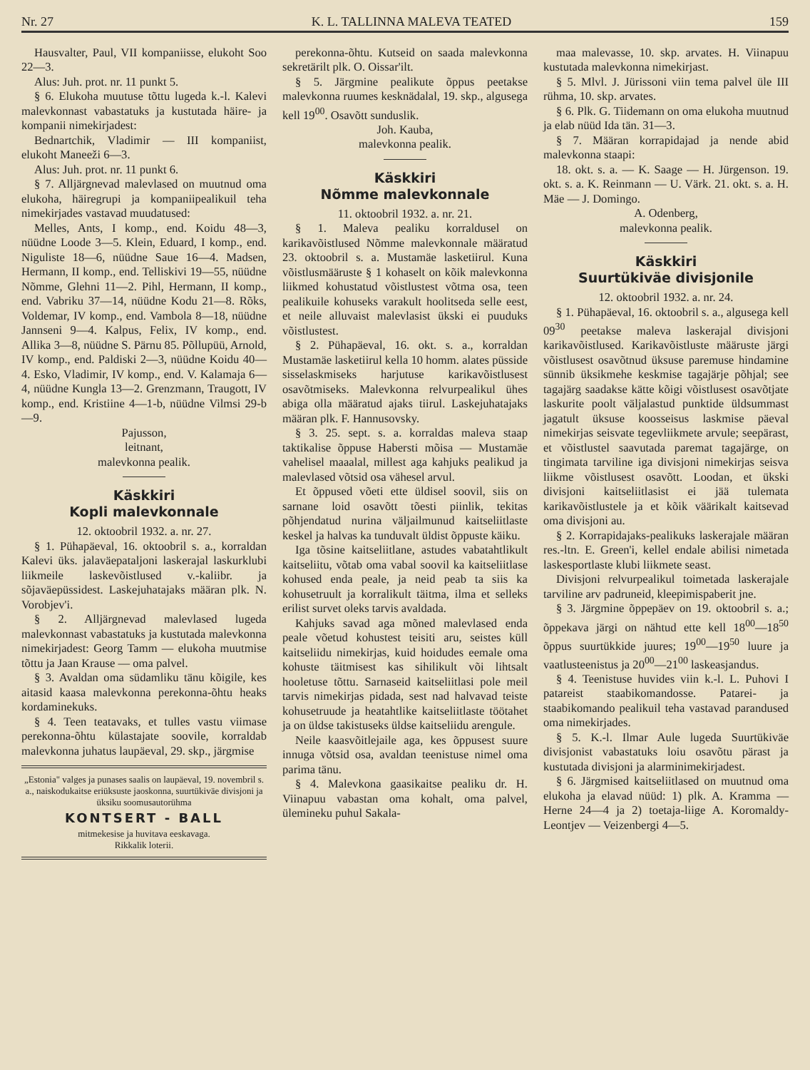Nr. 27 K. L. TALLINNA MALEVA TEATED 159
Hausvalter, Paul, VII kompaniisse, elukoht Soo 22—3.
Alus: Juh. prot. nr. 11 punkt 5.
§ 6. Elukoha muutuse tõttu lugeda k.-l. Kalevi malevkonnast vabastatuks ja kustutada häire- ja kompanii nimekirjadest:
Bednartchik, Vladimir — III kompaniist, elukoht Maneeži 6—3.
Alus: Juh. prot. nr. 11 punkt 6.
§ 7. Alljärgnevad malevlased on muutnud oma elukoha, häiregrupi ja kompaniipealikuil teha nimekirjades vastavad muudatused:
Melles, Ants, I komp., end. Koidu 48—3, nüüdne Loode 3—5. Klein, Eduard, I komp., end. Niguliste 18—6, nüüdne Saue 16—4. Madsen, Hermann, II komp., end. Telliskivi 19—55, nüüdne Nõmme, Glehni 11—2. Pihl, Hermann, II komp., end. Vabriku 37—14, nüüdne Kodu 21—8. Rõks, Voldemar, IV komp., end. Vambola 8—18, nüüdne Jannseni 9—4. Kalpus, Felix, IV komp., end. Allika 3—8, nüüdne S. Pärnu 85. Põllupüü, Arnold, IV komp., end. Paldiski 2—3, nüüdne Koidu 40—4. Esko, Vladimir, IV komp., end. V. Kalamaja 6—4, nüüdne Kungla 13—2. Grenzmann, Traugott, IV komp., end. Kristiine 4—1-b, nüüdne Vilmsi 29-b—9.
Pajusson,
leitnant,
malevkonna pealik.
Käskkiri
Kopli malevkonnale
12. oktoobril 1932. a. nr. 27.
§ 1. Pühapäeval, 16. oktoobril s. a., korraldan Kalevi üks. jalaväepataljoni laskerajal laskurklubi liikmeile laskevõistlused v.-kaliibr. ja sõjaväepüssidest. Laskejuhatajaks määran plk. N. Vorobjev'i.
§ 2. Alljärgnevad malevlased lugeda malevkonnast vabastatuks ja kustutada malevkonna nimekirjadest: Georg Tamm — elukoha muutmise tõttu ja Jaan Krause — oma palvel.
§ 3. Avaldan oma südamliku tänu kõigile, kes aitasid kaasa malevkonna perekonna-õhtu heaks kordaminekuks.
§ 4. Teen teatavaks, et tulles vastu viimase perekonna-õhtu külastajate soovile, korraldab malevkonna juhatus laupäeval, 29. skp., järgmise
„Estonia" valges ja punases saalis on laupäeval, 19. novembril s. a., naiskodukaitse eriüksuste jaoskonna, suurtükiväe divisjoni ja üksiku soomusautorühma
KONTSERT - BALL
mitmekesise ja huvitava eeskavaga.
Rikkalik loterii.
perekonna-õhtu. Kutseid on saada malevkonna sekretärilt plk. O. Oissar'ilt.
§ 5. Järgmine pealikute õppus peetakse malevkonna ruumes kesknädalal, 19. skp., algusega kell 19<sup>00</sup>. Osavõtt sunduslik.
Joh. Kauba,
malevkonna pealik.
Käskkiri
Nõmme malevkonnale
11. oktoobril 1932. a. nr. 21.
§ 1. Maleva pealiku korraldusel on karikavõistlused Nõmme malevkonnale määratud 23. oktoobril s. a. Mustamäe lasketiirul. Kuna võistlusmääruste § 1 kohaselt on kõik malevkonna liikmed kohustatud võistlustest võtma osa, teen pealikuile kohuseks varakult hoolitseda selle eest, et neile alluvaist malevlasist ükski ei puuduks võistlustest.
§ 2. Pühapäeval, 16. okt. s. a., korraldan Mustamäe lasketiirul kella 10 homm. alates püsside sisselaskmiseks harjutuse karikavõistlusest osavõtmiseks. Malevkonna relvurpealikul ühes abiga olla määratud ajaks tiirul. Laskejuhatajaks määran plk. F. Hannusovsky.
§ 3. 25. sept. s. a. korraldas maleva staap taktikalise õppuse Habersti mõisa — Mustamäe vahelisel maaalal, millest aga kahjuks pealikud ja malevlased võtsid osa vähesel arvul.
Et õppused võeti ette üldisel soovil, siis on sarnane loid osavõtt tõesti piinlik, tekitas põhjendatud nurina väljailmunud kaitseliitlaste keskel ja halvas ka tunduvalt üldist õppuste käiku.
Iga tõsine kaitseliitlane, astudes vabatahtlikult kaitseliitu, võtab oma vabal soovil ka kaitseliitlase kohused enda peale, ja neid peab ta siis ka kohusetruult ja korralikult täitma, ilma et selleks erilist survet oleks tarvis avaldada.
Kahjuks savad aga mõned malevlased enda peale võetud kohustest teisiti aru, seistes küll kaitseliidu nimekirjas, kuid hoidudes eemale oma kohuste täitmisest kas sihilikult või lihtsalt hooletuse tõttu. Sarnaseid kaitseliitlasi pole meil tarvis nimekirjas pidada, sest nad halvavad teiste kohusetruude ja heatahtlike kaitseliitlaste töötahet ja on üldse takistuseks üldse kaitseliidu arengule.
Neile kaasvõitlejaile aga, kes õppusest suure innuga võtsid osa, avaldan teenistuse nimel oma parima tänu.
§ 4. Malevkona gaasikaitse pealiku dr. H. Viinapuu vabastan oma kohalt, oma palvel, ülemineku puhul Sakala-
maa malevasse, 10. skp. arvates. H. Viinapuu kustutada malevkonna nimekirjast.
§ 5. Mlvl. J. Jürissoni viin tema palvel üle III rühma, 10. skp. arvates.
§ 6. Plk. G. Tiidemann on oma elukoha muutnud ja elab nüüd Ida tän. 31—3.
§ 7. Määran korrapidajad ja nende abid malevkonna staapi:
18. okt. s. a. — K. Saage — H. Jürgenson. 19. okt. s. a. K. Reinmann — U. Värk. 21. okt. s. a. H. Mäe — J. Domingo.
A. Odenberg,
malevkonna pealik.
Käskkiri
Suurtükiväe divisjonile
12. oktoobril 1932. a. nr. 24.
§ 1. Pühapäeval, 16. oktoobril s. a., algusega kell 09<sup>30</sup> peetakse maleva laskerajal divisjoni karikavõistlused. Karikavõistluste määruste järgi võistlusest osavõtnud üksuse paremuse hindamine sünnib üksikmehe keskmise tagajärje põhjal; see tagajärg saadakse kätte kõigi võistlusest osavõtjate laskurite poolt väljalastud punktide üldsummast jagatult üksuse koosseisus laskmise päeval nimekirjas seisvate tegevliikmete arvule; seepärast, et võistlustel saavutada paremat tagajärge, on tingimata tarviline iga divisjoni nimekirjas seisva liikme võistlusest osavõtt. Loodan, et ükski divisjoni kaitseliitlasist ei jää tulemata karikavõistlustele ja et kõik väärikalt kaitsevad oma divisjoni au.
§ 2. Korrapidajaks-pealikuks laskerajale määran res.-ltn. E. Green'i, kellel endale abilisi nimetada laskesportlaste klubi liikmete seast.
Divisjoni relvurpealikul toimetada laskerajale tarviline arv padruneid, kleepimispaberit jne.
§ 3. Järgmine õppepäev on 19. oktoobril s. a.; õppekava järgi on nähtud ette kell 18<sup>00</sup>—18<sup>50</sup> õppus suurtükkide juures; 19<sup>00</sup>—19<sup>50</sup> luure ja vaatlusteenistus ja 20<sup>00</sup>—21<sup>00</sup> laskeasjandus.
§ 4. Teenistuse huvides viin k.-l. L. Puhovi I patareist staabikomandosse. Patarei- ja staabikomando pealikuil teha vastavad parandused oma nimekirjades.
§ 5. K.-l. Ilmar Aule lugeda Suurtükiväe divisjonist vabastatuks loiu osavõtu pärast ja kustutada divisjoni ja alarminimekirjadest.
§ 6. Järgmised kaitseliitlased on muutnud oma elukoha ja elavad nüüd: 1) plk. A. Kramma — Herne 24—4 ja 2) toetaja-liige A. Koromaldy-Leontjev — Veizenbergi 4—5.